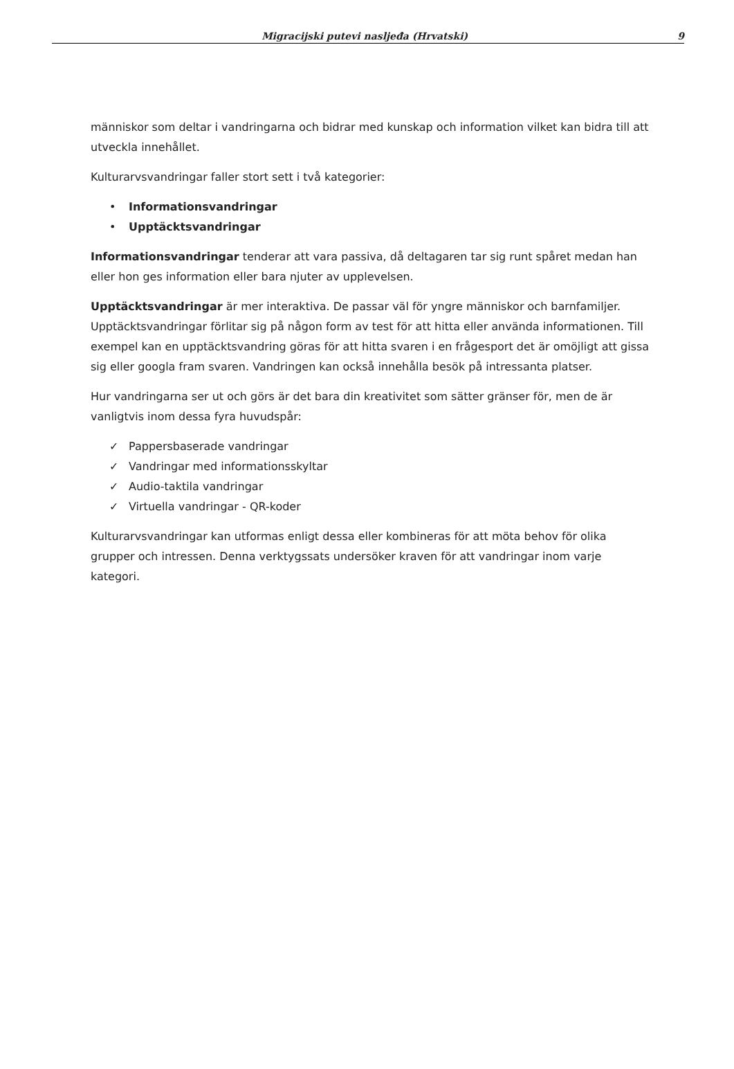Migracijski putevi nasljeđa (Hrvatski) 9
människor som deltar i vandringarna och bidrar med kunskap och information vilket kan bidra till att utveckla innehållet.
Kulturarvsvandringar faller stort sett i två kategorier:
• Informationsvandringar
• Upptäcktsvandringar
Informationsvandringar tenderar att vara passiva, då deltagaren tar sig runt spåret medan han eller hon ges information eller bara njuter av upplevelsen.
Upptäcktsvandringar är mer interaktiva. De passar väl för yngre människor och barnfamiljer. Upptäcktsvandringar förlitar sig på någon form av test för att hitta eller använda informationen. Till exempel kan en upptäcktsvandring göras för att hitta svaren i en frågesport det är omöjligt att gissa sig eller googla fram svaren. Vandringen kan också innehålla besök på intressanta platser.
Hur vandringarna ser ut och görs är det bara din kreativitet som sätter gränser för, men de är vanligtvis inom dessa fyra huvudspår:
✓ Pappersbaserade vandringar
✓ Vandringar med informationsskyltar
✓ Audio-taktila vandringar
✓ Virtuella vandringar - QR-koder
Kulturarvsvandringar kan utformas enligt dessa eller kombineras för att möta behov för olika grupper och intressen. Denna verktygssats undersöker kraven för att vandringar inom varje kategori.